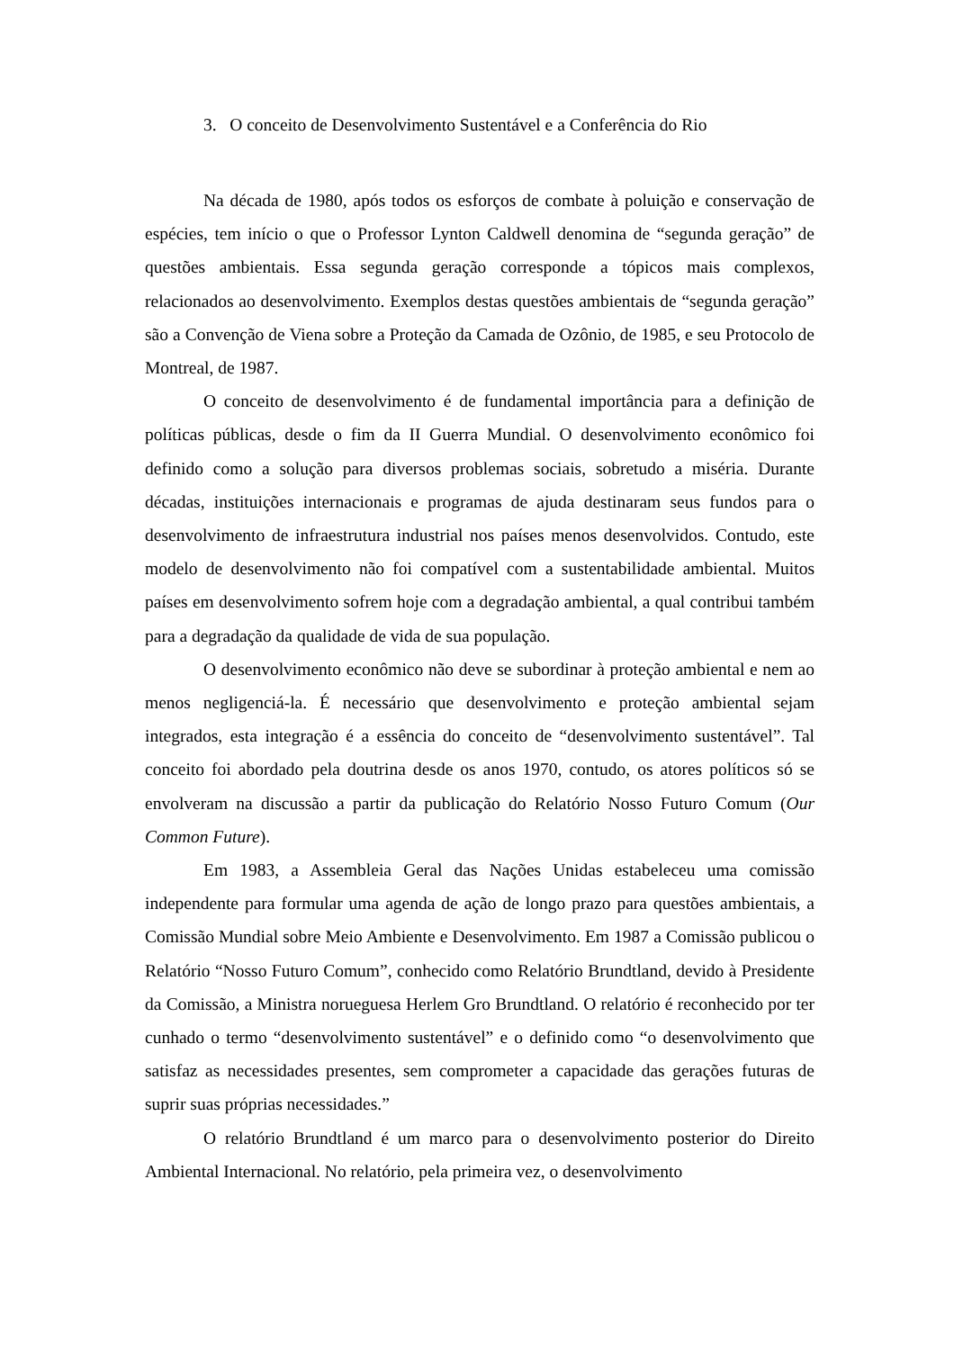3. O conceito de Desenvolvimento Sustentável e a Conferência do Rio
Na década de 1980, após todos os esforços de combate à poluição e conservação de espécies, tem início o que o Professor Lynton Caldwell denomina de “segunda geração” de questões ambientais. Essa segunda geração corresponde a tópicos mais complexos, relacionados ao desenvolvimento. Exemplos destas questões ambientais de “segunda geração” são a Convenção de Viena sobre a Proteção da Camada de Ozônio, de 1985, e seu Protocolo de Montreal, de 1987.
O conceito de desenvolvimento é de fundamental importância para a definição de políticas públicas, desde o fim da II Guerra Mundial. O desenvolvimento econômico foi definido como a solução para diversos problemas sociais, sobretudo a miséria. Durante décadas, instituições internacionais e programas de ajuda destinaram seus fundos para o desenvolvimento de infraestrutura industrial nos países menos desenvolvidos. Contudo, este modelo de desenvolvimento não foi compatível com a sustentabilidade ambiental. Muitos países em desenvolvimento sofrem hoje com a degradação ambiental, a qual contribui também para a degradação da qualidade de vida de sua população.
O desenvolvimento econômico não deve se subordinar à proteção ambiental e nem ao menos negligenciá-la. É necessário que desenvolvimento e proteção ambiental sejam integrados, esta integração é a essência do conceito de “desenvolvimento sustentável”. Tal conceito foi abordado pela doutrina desde os anos 1970, contudo, os atores políticos só se envolveram na discussão a partir da publicação do Relatório Nosso Futuro Comum (Our Common Future).
Em 1983, a Assembleia Geral das Nações Unidas estabeleceu uma comissão independente para formular uma agenda de ação de longo prazo para questões ambientais, a Comissão Mundial sobre Meio Ambiente e Desenvolvimento. Em 1987 a Comissão publicou o Relatório “Nosso Futuro Comum”, conhecido como Relatório Brundtland, devido à Presidente da Comissão, a Ministra norueguesa Herlem Gro Brundtland. O relatório é reconhecido por ter cunhado o termo “desenvolvimento sustentável” e o definido como “o desenvolvimento que satisfaz as necessidades presentes, sem comprometer a capacidade das gerações futuras de suprir suas próprias necessidades.”
O relatório Brundtland é um marco para o desenvolvimento posterior do Direito Ambiental Internacional. No relatório, pela primeira vez, o desenvolvimento